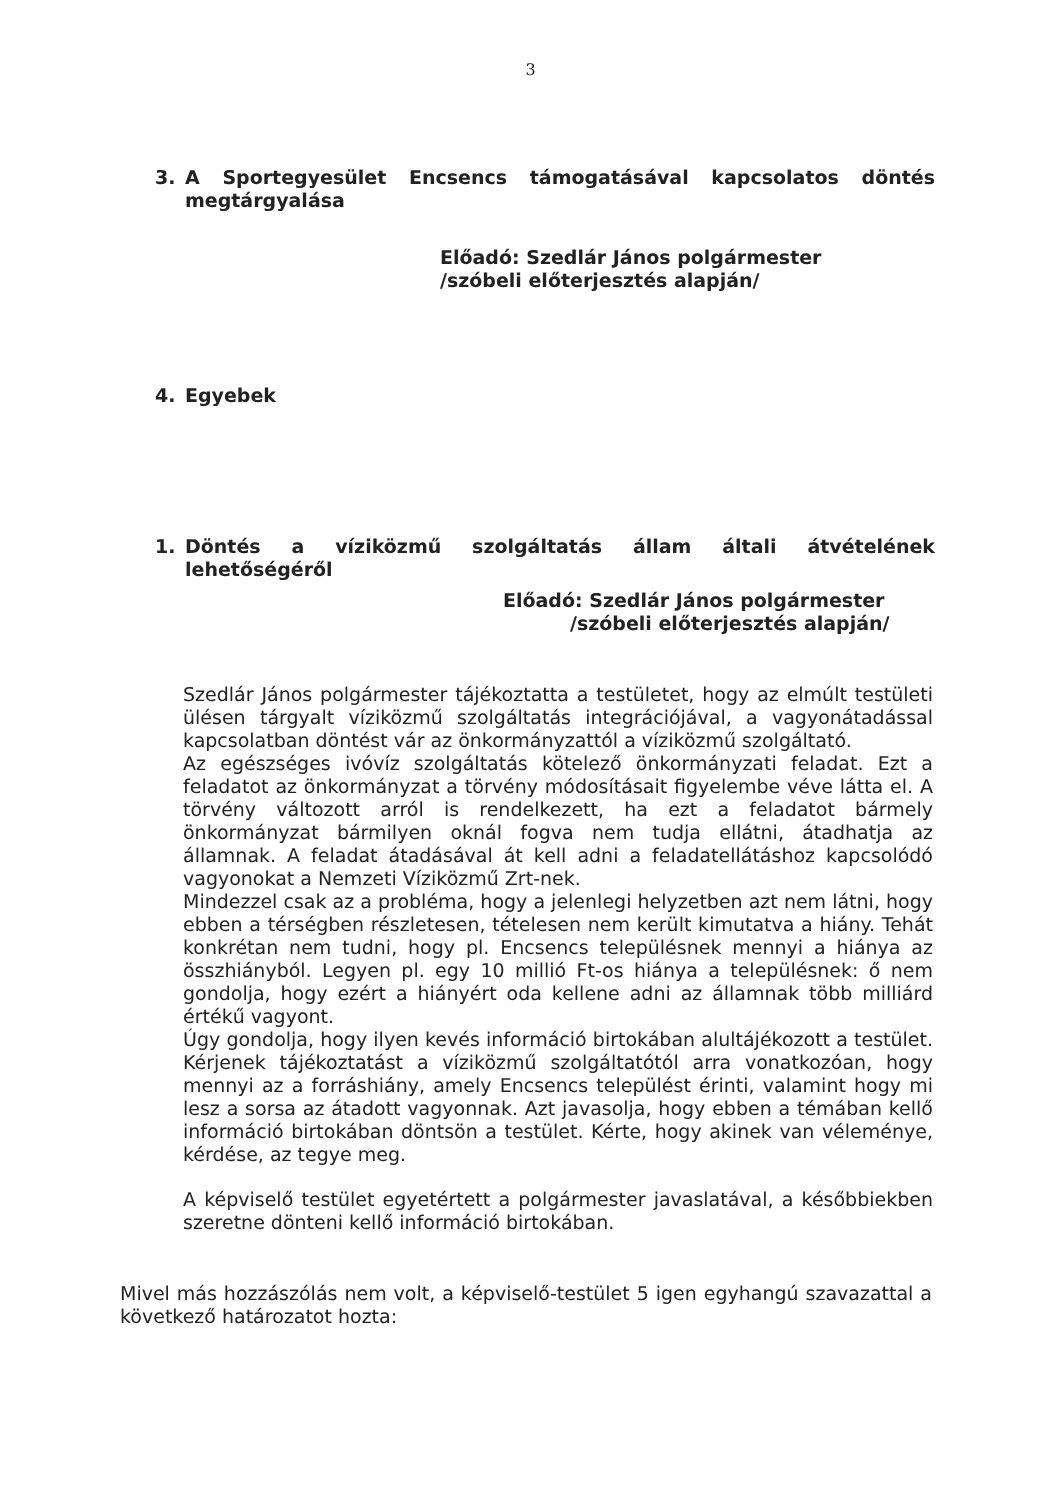3
3. A Sportegyesület Encsencs támogatásával kapcsolatos döntés megtárgyalása
Előadó: Szedlár János polgármester
/szóbeli előterjesztés alapján/
4. Egyebek
1. Döntés a víziközmű szolgáltatás állam általi átvételének lehetőségéről
Előadó: Szedlár János polgármester
/szóbeli előterjesztés alapján/
Szedlár János polgármester tájékoztatta a testületet, hogy az elmúlt testületi ülésen tárgyalt víziközmű szolgáltatás integrációjával, a vagyonátadással kapcsolatban döntést vár az önkormányzattól a víziközmű szolgáltató.
Az egészséges ivóvíz szolgáltatás kötelező önkormányzati feladat. Ezt a feladatot az önkormányzat a törvény módosításait figyelembe véve látta el. A törvény változott arról is rendelkezett, ha ezt a feladatot bármely önkormányzat bármilyen oknál fogva nem tudja ellátni, átadhatja az államnak. A feladat átadásával át kell adni a feladatellátáshoz kapcsolódó vagyonokat a Nemzeti Víziközmű Zrt-nek.
Mindezzel csak az a probléma, hogy a jelenlegi helyzetben azt nem látni, hogy ebben a térségben részletesen, tételesen nem került kimutatva a hiány. Tehát konkrétan nem tudni, hogy pl. Encsencs településnek mennyi a hiánya az összhiányból. Legyen pl. egy 10 millió Ft-os hiánya a településnek: ő nem gondolja, hogy ezért a hiányért oda kellene adni az államnak több milliárd értékű vagyont.
Úgy gondolja, hogy ilyen kevés információ birtokában alultájékozott a testület. Kérjenek tájékoztatást a víziközmű szolgáltatótól arra vonatkozóan, hogy mennyi az a forráshiány, amely Encsencs települést érinti, valamint hogy mi lesz a sorsa az átadott vagyonnak. Azt javasolja, hogy ebben a témában kellő információ birtokában döntsön a testület. Kérte, hogy akinek van véleménye, kérdése, az tegye meg.
A képviselő testület egyetértett a polgármester javaslatával, a későbbiekben szeretne dönteni kellő információ birtokában.
Mivel más hozzászólás nem volt, a képviselő-testület 5 igen egyhangú szavazattal a következő határozatot hozta: